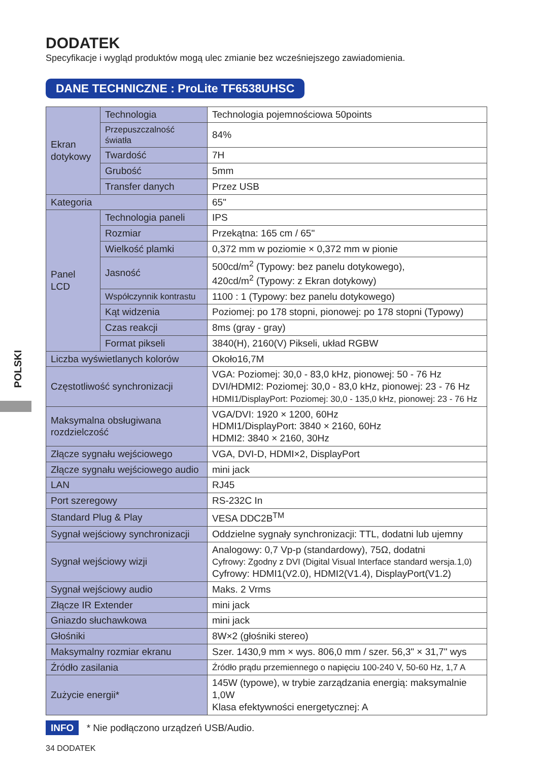POLSKI
DODATEK
Specyfikacje i wygląd produktów mogą ulec zmianie bez wcześniejszego zawiadomienia.
DANE TECHNICZNE : ProLite TF6538UHSC
| Ekran dotykowy | Technologia | Technologia pojemnościowa 50points |
| | Przepuszczalność światła | 84% |
| | Twardość | 7H |
| | Grubość | 5mm |
| | Transfer danych | Przez USB |
| Kategoria | | 65" |
| Panel LCD | Technologia paneli | IPS |
| | Rozmiar | Przekątna: 165 cm / 65" |
| | Wielkość plamki | 0,372 mm w poziomie × 0,372 mm w pionie |
| | Jasność | 500cd/m<sup>2</sup> (Typowy: bez panelu dotykowego), 420cd/m<sup>2</sup> (Typowy: z Ekran dotykowy) |
| | Współczynnik kontrastu | 1100 : 1 (Typowy: bez panelu dotykowego) |
| | Kąt widzenia | Poziomej: po 178 stopni, pionowej: po 178 stopni (Typowy) |
| | Czas reakcji | 8ms (gray - gray) |
| | Format pikseli | 3840(H), 2160(V) Pikseli, układ RGBW |
| Liczba wyświetlanych kolorów | | Około16,7M |
| Częstotliwość synchronizacji | | VGA: Poziomej: 30,0 - 83,0 kHz, pionowej: 50 - 76 Hz DVI/HDMI2: Poziomej: 30,0 - 83,0 kHz, pionowej: 23 - 76 Hz HDMI1/DisplayPort: Poziomej: 30,0 - 135,0 kHz, pionowej: 23 - 76 Hz |
| Maksymalna obsługiwana rozdzielczość | | VGA/DVI: 1920 × 1200, 60Hz HDMI1/DisplayPort: 3840 × 2160, 60Hz HDMI2: 3840 × 2160, 30Hz |
| Złącze sygnału wejściowego | | VGA, DVI-D, HDMI×2, DisplayPort |
| Złącze sygnału wejściowego audio | | mini jack |
| LAN | | RJ45 |
| Port szeregowy | | RS-232C In |
| Standard Plug & Play | | VESA DDC2B<sup>TM</sup> |
| Sygnał wejściowy synchronizacji | | Oddzielne sygnały synchronizacji: TTL, dodatni lub ujemny |
| Sygnał wejściowy wizji | | Analogowy: 0,7 Vp-p (standardowy), 75Ω, dodatni Cyfrowy: Zgodny z DVI (Digital Visual Interface standard wersja.1,0) Cyfrowy: HDMI1(V2.0), HDMI2(V1.4), DisplayPort(V1.2) |
| Sygnał wejściowy audio | | Maks. 2 Vrms |
| Złącze IR Extender | | mini jack |
| Gniazdo słuchawkowa | | mini jack |
| Głośniki | | 8W×2 (głośniki stereo) |
| Maksymalny rozmiar ekranu | | Szer. 1430,9 mm × wys. 806,0 mm / szer. 56,3" × 31,7" wys |
| Źródło zasilania | | Źródło prądu przemiennego o napięciu 100-240 V, 50-60 Hz, 1,7 A |
| Zużycie energii* | | 145W (typowe), w trybie zarządzania energią: maksymalnie 1,0W Klasa efektywności energetycznej: A |
INFO * Nie podłączono urządzeń USB/Audio.
34 DODATEK